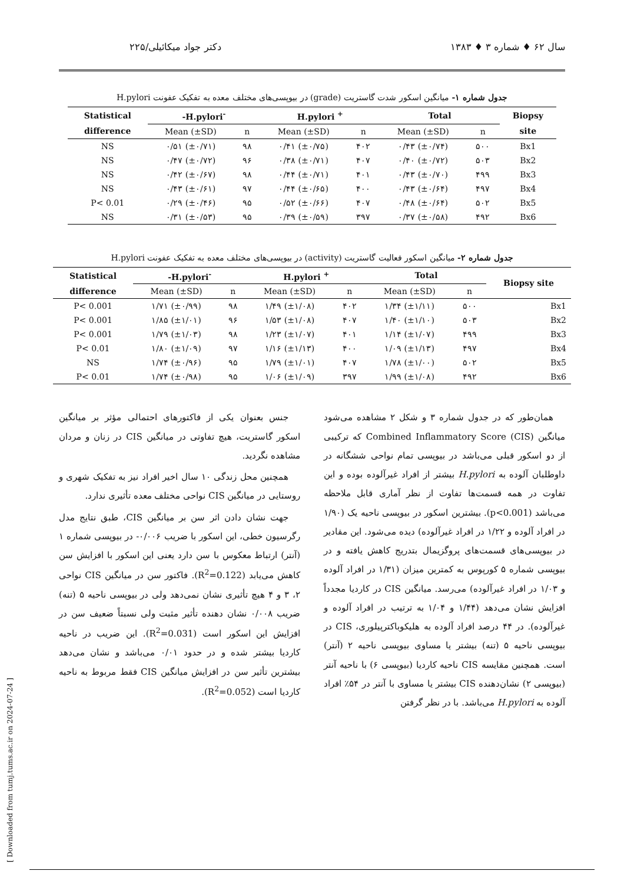سال ۶۲ ♦ شماره ۳ ♦ ۱۳۸۳ دکتر جواد میکائیلی/۲۲۵
جدول شماره ۱- میانگین اسکور شدت گاستریت (grade) در بیوپسی‌های مختلف معده به تفکیک عفونت H.pylori
| Statistical | -H.pylori<sup>-</sup> | | H.pylori <sup>+</sup> | | Total | | Biopsy |
| --- | --- | --- | --- | --- | --- | --- | --- |
| difference | Mean (±SD) | n | Mean (±SD) | n | Mean (±SD) | n | site |
| NS | ۰/۵۱ (±۰/۷۱) | ۹۸ | ۰/۴۱ (±۰/۷۵) | ۴۰۲ | ۰/۴۳ (±۰/۷۴) | ۵۰۰ | Bx1 |
| NS | ۰/۴۷ (±۰/۷۲) | ۹۶ | ۰/۳۸ (±۰/۷۱) | ۴۰۷ | ۰/۴۰ (±۰/۷۲) | ۵۰۳ | Bx2 |
| NS | ۰/۴۲ (±۰/۶۷) | ۹۸ | ۰/۴۴ (±۰/۷۱) | ۴۰۱ | ۰/۴۳ (±۰/۷۰) | ۴۹۹ | Bx3 |
| NS | ۰/۴۳ (±۰/۶۱) | ۹۷ | ۰/۴۴ (±۰/۶۵) | ۴۰۰ | ۰/۴۳ (±۰/۶۴) | ۴۹۷ | Bx4 |
| P< 0.01 | ۰/۲۹ (±۰/۴۶) | ۹۵ | ۰/۵۲ (±۰/۶۶) | ۴۰۷ | ۰/۴۸ (±۰/۶۴) | ۵۰۲ | Bx5 |
| NS | ۰/۳۱ (±۰/۵۳) | ۹۵ | ۰/۳۹ (±۰/۵۹) | ۳۹۷ | ۰/۳۷ (±۰/۵۸) | ۴۹۲ | Bx6 |
جدول شماره ۲- میانگین اسکور فعالیت گاستریت (activity) در بیوپسی‌های مختلف معده به تفکیک عفونت H.pylori
| Statistical | -H.pylori<sup>-</sup> | | H.pylori <sup>+</sup> | | Total | | Biopsy site |
| --- | --- | --- | --- | --- | --- | --- | --- |
| difference | Mean (±SD) | n | Mean (±SD) | n | Mean (±SD) | n | |
| P< 0.001 | ۱/۷۱ (±۰/۹۹) | ۹۸ | ۱/۴۹ (±۱/۰۸) | ۴۰۲ | ۱/۳۴ (±۱/۱۱) | ۵۰۰ | Bx1 |
| P< 0.001 | ۱/۸۵ (±۱/۰۱) | ۹۶ | ۱/۵۳ (±۱/۰۸) | ۴۰۷ | ۱/۴۰ (±۱/۱۰) | ۵۰۳ | Bx2 |
| P< 0.001 | ۱/۷۹ (±۱/۰۳) | ۹۸ | ۱/۲۳ (±۱/۰۷) | ۴۰۱ | ۱/۱۴ (±۱/۰۷) | ۴۹۹ | Bx3 |
| P< 0.01 | ۱/۸۰ (±۱/۰۹) | ۹۷ | ۱/۱۶ (±۱/۱۳) | ۴۰۰ | ۱/۰۹ (±۱/۱۳) | ۴۹۷ | Bx4 |
| NS | ۱/۷۴ (±۰/۹۶) | ۹۵ | ۱/۷۹ (±۱/۰۱) | ۴۰۷ | ۱/۷۸ (±۱/۰۰) | ۵۰۲ | Bx5 |
| P< 0.01 | ۱/۷۴ (±۰/۹۸) | ۹۵ | ۱/۰۶ (±۱/۰۹) | ۳۹۷ | ۱/۹۹ (±۱/۰۸) | ۴۹۲ | Bx6 |
همان‌طور که در جدول شماره ۳ و شکل ۲ مشاهده می‌شود میانگین Combined Inflammatory Score (CIS) که ترکیبی از دو اسکور قبلی می‌باشد در بیوپسی تمام نواحی ششگانه در داوطلبان آلوده به H.pylori بیشتر از افراد غیرآلوده بوده و این تفاوت در همه قسمت‌ها تفاوت از نظر آماری قابل ملاحظه می‌باشد (p<0.001). بیشترین اسکور در بیوپسی ناحیه یک (۱/۹۰ در افراد آلوده و ۱/۲۲ در افراد غیرآلوده) دیده می‌شود. این مقادیر در بیوپسی‌های قسمت‌های پروگزیمال بتدریج کاهش یافته و در بیوپسی شماره ۵ کورپوس به کمترین میزان (۱/۳۱ در افراد آلوده و ۱/۰۳ در افراد غیرآلوده) می‌رسد. میانگین CIS در کاردیا مجدداً افزایش نشان می‌دهد (۱/۴۴ و ۱/۰۴ به ترتیب در افراد آلوده و غیرآلوده). در ۴۴ درصد افراد آلوده به هلیکوباکترپیلوری، CIS در بیوپسی ناحیه ۵ (تنه) بیشتر یا مساوی بیوپسی ناحیه ۲ (آنتر) است. همچنین مقایسه CIS ناحیه کاردیا (بیوپسی ۶) با ناحیه آنتر (بیوپسی ۲) نشان‌دهنده CIS بیشتر یا مساوی با آنتر در ۵۴٪ افراد آلوده به H.pylori می‌باشد. با در نظر گرفتن
جنس بعنوان یکی از فاکتورهای احتمالی مؤثر بر میانگین اسکور گاستریت، هیچ تفاوتی در میانگین CIS در زنان و مردان مشاهده نگردید.
همچنین محل زندگی ۱۰ سال اخیر افراد نیز به تفکیک شهری و روستایی در میانگین CIS نواحی مختلف معده تأثیری ندارد.
جهت نشان دادن اثر سن بر میانگین CIS، طبق نتایج مدل رگرسیون خطی، این اسکور با ضریب ۰/۰۰۶- در بیوپسی شماره ۱ (آنتر) ارتباط معکوس با سن دارد یعنی این اسکور با افزایش سن کاهش می‌یابد (R<sup>2</sup>=0.122). فاکتور سن در میانگین CIS نواحی ۲، ۳ و ۴ هیچ تأثیری نشان نمی‌دهد ولی در بیوپسی ناحیه ۵ (تنه) ضریب ۰/۰۰۸ نشان دهنده تأثیر مثبت ولی نسبتاً ضعیف سن در افزایش این اسکور است (R<sup>2</sup>=0.031). این ضریب در ناحیه کاردیا بیشتر شده و در حدود ۰/۰۱ می‌باشد و نشان می‌دهد بیشترین تأثیر سن در افزایش میانگین CIS فقط مربوط به ناحیه کاردیا است (R<sup>2</sup>=0.052).
[ Downloaded from tumj.tums.ac.ir on 2024-07-24 ]